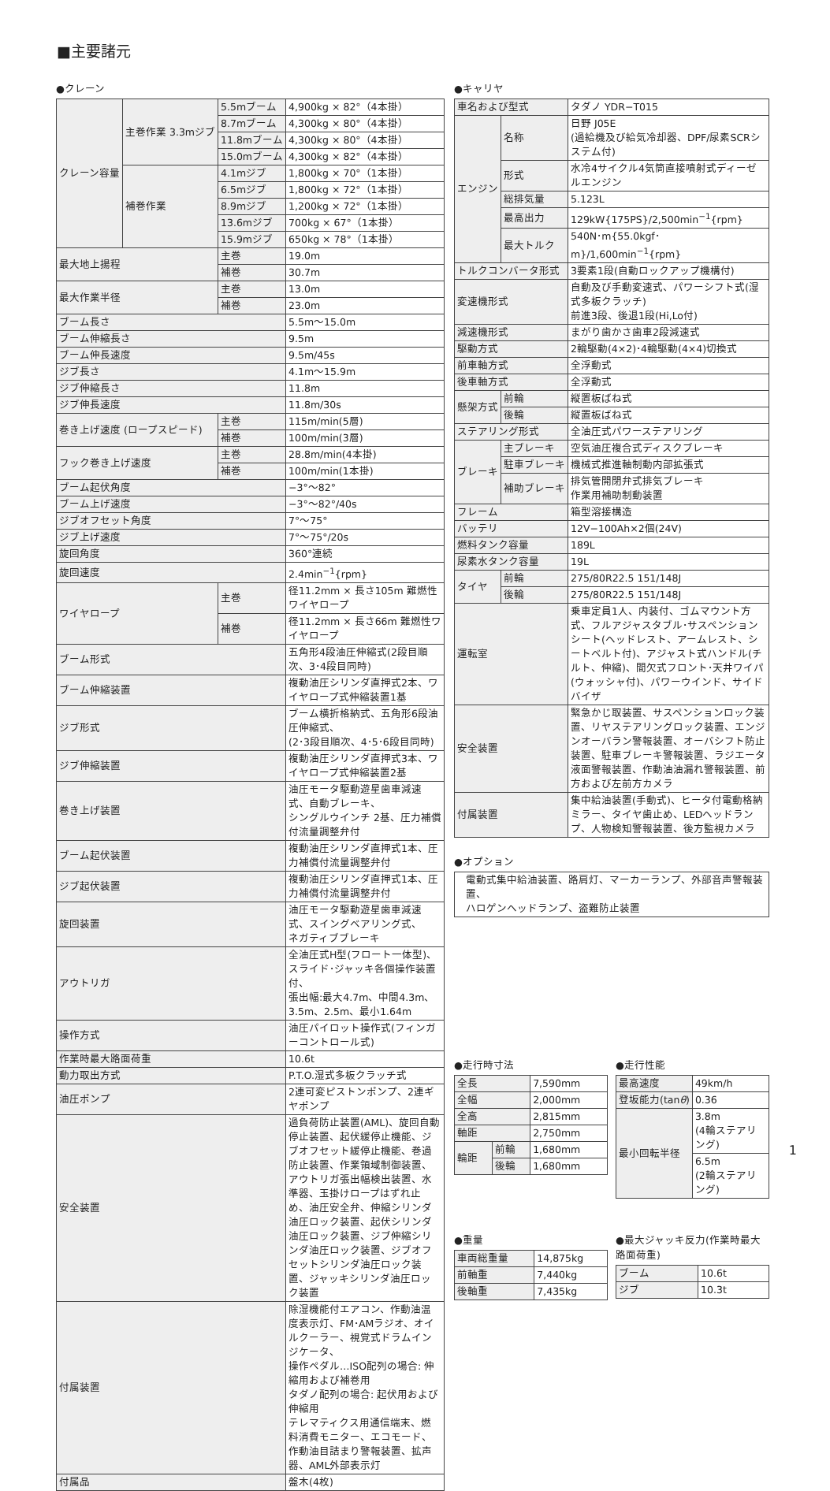■主要諸元
●クレーン
| クレーン容量 | 主巻作業 3.3mジブ | 5.5mブーム | 4,900kg × 82°（4本掛） |
| | | 8.7mブーム | 4,300kg × 80°（4本掛） |
| | | 11.8mブーム | 4,300kg × 80°（4本掛） |
| | | 15.0mブーム | 4,300kg × 82°（4本掛） |
| | 補巻作業 | 4.1mジブ | 1,800kg × 70°（1本掛） |
| | | 6.5mジブ | 1,800kg × 72°（1本掛） |
| | | 8.9mジブ | 1,200kg × 72°（1本掛） |
| | | 13.6mジブ | 700kg × 67°（1本掛） |
| | | 15.9mジブ | 650kg × 78°（1本掛） |
| 最大地上揚程 | | 主巻 | 19.0m |
| | | 補巻 | 30.7m |
| 最大作業半径 | | 主巻 | 13.0m |
| | | 補巻 | 23.0m |
| ブーム長さ | | | 5.5m～15.0m |
| ブーム伸縮長さ | | | 9.5m |
| ブーム伸長速度 | | | 9.5m/45s |
| ジブ長さ | | | 4.1m～15.9m |
| ジブ伸縮長さ | | | 11.8m |
| ジブ伸長速度 | | | 11.8m/30s |
| 巻き上げ速度 (ロープスピード) | | 主巻 | 115m/min(5層) |
| | | 補巻 | 100m/min(3層) |
| フック巻き上げ速度 | | 主巻 | 28.8m/min(4本掛) |
| | | 補巻 | 100m/min(1本掛) |
| ブーム起伏角度 | | | −3°～82° |
| ブーム上げ速度 | | | −3°～82°/40s |
| ジブオフセット角度 | | | 7°～75° |
| ジブ上げ速度 | | | 7°～75°/20s |
| 旋回角度 | | | 360°連続 |
| 旋回速度 | | | 2.4min<sup>−1</sup>{rpm} |
| ワイヤロープ | | 主巻 | 径11.2mm × 長さ105m 難燃性ワイヤロープ |
| | | 補巻 | 径11.2mm × 長さ66m 難燃性ワイヤロープ |
| ブーム形式 | | | 五角形4段油圧伸縮式(2段目順次、3･4段目同時) |
| ブーム伸縮装置 | | | 複動油圧シリンダ直押式2本、ワイヤロープ式伸縮装置1基 |
| ジブ形式 | | | ブーム横折格納式、五角形6段油圧伸縮式、 (2･3段目順次、4･5･6段目同時) |
| ジブ伸縮装置 | | | 複動油圧シリンダ直押式3本、ワイヤロープ式伸縮装置2基 |
| 巻き上げ装置 | | | 油圧モータ駆動遊星歯車減速式、自動ブレーキ、 シングルウインチ 2基、圧力補償付流量調整弁付 |
| ブーム起伏装置 | | | 複動油圧シリンダ直押式1本、圧力補償付流量調整弁付 |
| ジブ起伏装置 | | | 複動油圧シリンダ直押式1本、圧力補償付流量調整弁付 |
| 旋回装置 | | | 油圧モータ駆動遊星歯車減速式、スイングベアリング式、 ネガティブブレーキ |
| アウトリガ | | | 全油圧式H型(フロート一体型)、 スライド･ジャッキ各個操作装置付、 張出幅:最大4.7m、中間4.3m、3.5m、2.5m、最小1.64m |
| 操作方式 | | | 油圧パイロット操作式(フィンガーコントロール式) |
| 作業時最大路面荷重 | | | 10.6t |
| 動力取出方式 | | | P.T.O.湿式多板クラッチ式 |
| 油圧ポンプ | | | 2連可変ピストンポンプ、2連ギヤポンプ |
| 安全装置 | | | 過負荷防止装置(AML)、旋回自動停止装置、起伏緩停止機能、ジブオフセット緩停止機能、巻過防止装置、作業領域制御装置、アウトリガ張出幅検出装置、水準器、玉掛けロープはずれ止め、油圧安全弁、伸縮シリンダ油圧ロック装置、起伏シリンダ油圧ロック装置、ジブ伸縮シリンダ油圧ロック装置、ジブオフセットシリンダ油圧ロック装置、ジャッキシリンダ油圧ロック装置 |
| 付属装置 | | | 除湿機能付エアコン、作動油温度表示灯、FM･AMラジオ、オイルクーラー、視覚式ドラムインジケータ、 操作ペダル…ISO配列の場合: 伸縮用および補巻用 タダノ配列の場合: 起伏用および伸縮用 テレマティクス用通信端末、燃料消費モニター、エコモード、作動油目詰まり警報装置、拡声器、AML外部表示灯 |
| 付属品 | | | 盤木(4枚) |
●キャリヤ
| 車名および型式 | | タダノ YDR−T015 |
| エンジン | 名称 | 日野 J05E (過給機及び給気冷却器、DPF/尿素SCRシステム付) |
| | 形式 | 水冷4サイクル4気筒直接噴射式ディーゼルエンジン |
| | 総排気量 | 5.123L |
| | 最高出力 | 129kW{175PS}/2,500min<sup>−1</sup>{rpm} |
| | 最大トルク | 540N･m{55.0kgf･m}/1,600min<sup>−1</sup>{rpm} |
| トルクコンバータ形式 | | 3要素1段(自動ロックアップ機構付) |
| 変速機形式 | | 自動及び手動変速式、パワーシフト式(湿式多板クラッチ) 前進3段、後退1段(Hi,Lo付) |
| 減速機形式 | | まがり歯かさ歯車2段減速式 |
| 駆動方式 | | 2輪駆動(4×2)･4輪駆動(4×4)切換式 |
| 前車軸方式 | | 全浮動式 |
| 後車軸方式 | | 全浮動式 |
| 懸架方式 | 前輪 | 縦置板ばね式 |
| | 後輪 | 縦置板ばね式 |
| ステアリング形式 | | 全油圧式パワーステアリング |
| ブレーキ | 主ブレーキ | 空気油圧複合式ディスクブレーキ |
| | 駐車ブレーキ | 機械式推進軸制動内部拡張式 |
| | 補助ブレーキ | 排気管開閉弁式排気ブレーキ 作業用補助制動装置 |
| フレーム | | 箱型溶接構造 |
| バッテリ | | 12V−100Ah×2個(24V) |
| 燃料タンク容量 | | 189L |
| 尿素水タンク容量 | | 19L |
| タイヤ | 前輪 | 275/80R22.5 151/148J |
| | 後輪 | 275/80R22.5 151/148J |
| 運転室 | | 乗車定員1人、内装付、ゴムマウント方式、フルアジャスタブル･サスペンションシート(ヘッドレスト、アームレスト、シートベルト付)、アジャスト式ハンドル(チルト、伸縮)、間欠式フロント･天井ワイパ(ウォッシャ付)、パワーウインド、サイドバイザ |
| 安全装置 | | 緊急かじ取装置、サスペンションロック装置、リヤステアリングロック装置、エンジンオーバラン警報装置、オーバシフト防止装置、駐車ブレーキ警報装置、ラジエータ液面警報装置、作動油油漏れ警報装置、前方および左前方カメラ |
| 付属装置 | | 集中給油装置(手動式)、ヒータ付電動格納ミラー、タイヤ歯止め、LEDヘッドランプ、人物検知警報装置、後方監視カメラ |
●オプション
| 電動式集中給油装置、路肩灯、マーカーランプ、外部音声警報装置、 ハロゲンヘッドランプ、盗難防止装置 |
●走行時寸法
| 全長 | | 7,590mm |
| 全幅 | | 2,000mm |
| 全高 | | 2,815mm |
| 軸距 | | 2,750mm |
| 輪距 | 前輪 | 1,680mm |
| | 後輪 | 1,680mm |
●走行性能
| 最高速度 | 49km/h |
| 登坂能力(tan θ ) | 0.36 |
| 最小回転半径 | 3.8m (4輪ステアリング) |
| | 6.5m (2輪ステアリング) |
●重量
| 車両総重量 | 14,875kg |
| 前軸重 | 7,440kg |
| 後軸重 | 7,435kg |
●最大ジャッキ反力(作業時最大路面荷重)
| ブーム | 10.6t |
| ジブ | 10.3t |
1